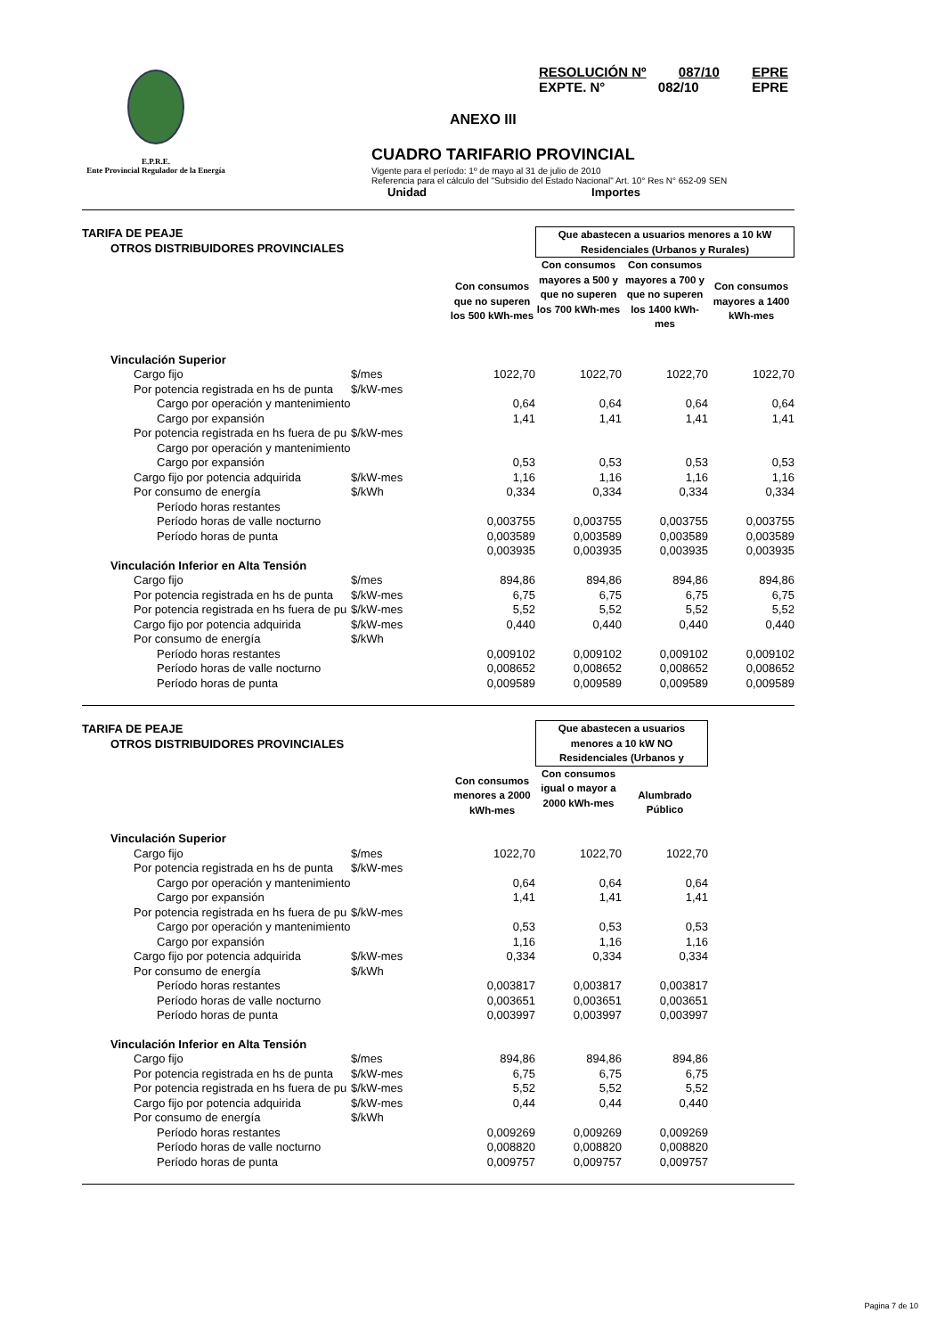E.P.R.E.
Ente Provincial Regulador de la Energía
RESOLUCIÓN Nº 087/10 EPRE
EXPTE. N° 082/10 EPRE
ANEXO III
CUADRO TARIFARIO PROVINCIAL
Vigente para el período: 1º de mayo al 31 de julio de 2010
Referencia para el cálculo del "Subsidio del Estado Nacional" Art. 10° Res N° 652-09 SEN
Unidad Importes
| TARIFA DE PEAJE OTROS DISTRIBUIDORES PROVINCIALES | | | Que abastecen a usuarios menores a 10 kW Residenciales (Urbanos y Rurales) | | |
| | | Con consumos que no superen los 500 kWh-mes | Con consumos mayores a 500 y que no superen los 700 kWh-mes | Con consumos mayores a 700 y que no superen los 1400 kWh-mes | Con consumos mayores a 1400 kWh-mes |
| Vinculación Superior | | | | | |
| Cargo fijo | $/mes | 1022,70 | 1022,70 | 1022,70 | 1022,70 |
| Por potencia registrada en hs de punta | $/kW-mes | | | | |
| Cargo por operación y mantenimiento | | 0,64 | 0,64 | 0,64 | 0,64 |
| Cargo por expansión | | 1,41 | 1,41 | 1,41 | 1,41 |
| Por potencia registrada en hs fuera de pu | $/kW-mes | | | | |
| Cargo por operación y mantenimiento | | | | | |
| Cargo por expansión | | 0,53 | 0,53 | 0,53 | 0,53 |
| Cargo fijo por potencia adquirida | $/kW-mes | 1,16 | 1,16 | 1,16 | 1,16 |
| Por consumo de energía | $/kWh | 0,334 | 0,334 | 0,334 | 0,334 |
| Período horas restantes | | | | | |
| Período horas de valle nocturno | | 0,003755 | 0,003755 | 0,003755 | 0,003755 |
| Período horas de punta | | 0,003589 | 0,003589 | 0,003589 | 0,003589 |
| | | 0,003935 | 0,003935 | 0,003935 | 0,003935 |
| Vinculación Inferior en Alta Tensión | | | | | |
| Cargo fijo | $/mes | 894,86 | 894,86 | 894,86 | 894,86 |
| Por potencia registrada en hs de punta | $/kW-mes | 6,75 | 6,75 | 6,75 | 6,75 |
| Por potencia registrada en hs fuera de pu | $/kW-mes | 5,52 | 5,52 | 5,52 | 5,52 |
| Cargo fijo por potencia adquirida | $/kW-mes | 0,440 | 0,440 | 0,440 | 0,440 |
| Por consumo de energía | $/kWh | | | | |
| Período horas restantes | | 0,009102 | 0,009102 | 0,009102 | 0,009102 |
| Período horas de valle nocturno | | 0,008652 | 0,008652 | 0,008652 | 0,008652 |
| Período horas de punta | | 0,009589 | 0,009589 | 0,009589 | 0,009589 |
| TARIFA DE PEAJE OTROS DISTRIBUIDORES PROVINCIALES | | | Que abastecen a usuarios menores a 10 kW NO Residenciales (Urbanos y | | |
| | | Con consumos menores a 2000 kWh-mes | Con consumos igual o mayor a 2000 kWh-mes | Alumbrado Público | |
| Vinculación Superior | | | | | |
| Cargo fijo | $/mes | 1022,70 | 1022,70 | 1022,70 | |
| Por potencia registrada en hs de punta | $/kW-mes | | | | |
| Cargo por operación y mantenimiento | | 0,64 | 0,64 | 0,64 | |
| Cargo por expansión | | 1,41 | 1,41 | 1,41 | |
| Por potencia registrada en hs fuera de pu | $/kW-mes | | | | |
| Cargo por operación y mantenimiento | | 0,53 | 0,53 | 0,53 | |
| Cargo por expansión | | 1,16 | 1,16 | 1,16 | |
| Cargo fijo por potencia adquirida | $/kW-mes | 0,334 | 0,334 | 0,334 | |
| Por consumo de energía | $/kWh | | | | |
| Período horas restantes | | 0,003817 | 0,003817 | 0,003817 | |
| Período horas de valle nocturno | | 0,003651 | 0,003651 | 0,003651 | |
| Período horas de punta | | 0,003997 | 0,003997 | 0,003997 | |
| Vinculación Inferior en Alta Tensión | | | | | |
| Cargo fijo | $/mes | 894,86 | 894,86 | 894,86 | |
| Por potencia registrada en hs de punta | $/kW-mes | 6,75 | 6,75 | 6,75 | |
| Por potencia registrada en hs fuera de pu | $/kW-mes | 5,52 | 5,52 | 5,52 | |
| Cargo fijo por potencia adquirida | $/kW-mes | 0,44 | 0,44 | 0,440 | |
| Por consumo de energía | $/kWh | | | | |
| Período horas restantes | | 0,009269 | 0,009269 | 0,009269 | |
| Período horas de valle nocturno | | 0,008820 | 0,008820 | 0,008820 | |
| Período horas de punta | | 0,009757 | 0,009757 | 0,009757 | |
Pagina 7 de 10